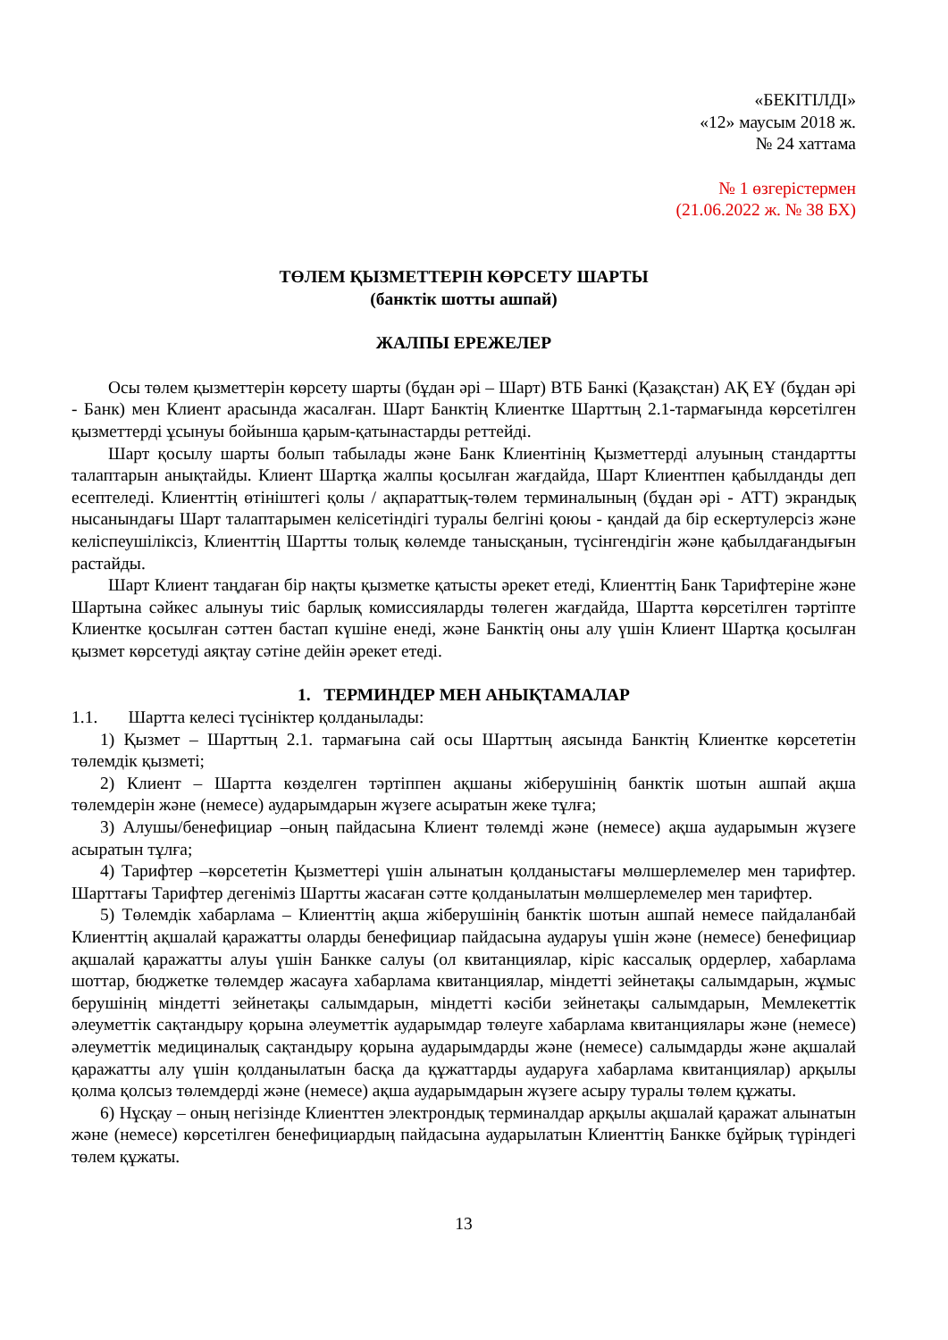«БЕКІТІЛДІ»
«12» маусым 2018 ж.
№ 24 хаттама
№ 1 өзгерістермен
(21.06.2022 ж. № 38 БХ)
ТӨЛЕМ ҚЫЗМЕТТЕРІН КӨРСЕТУ ШАРТЫ
(банктік шотты ашпай)
ЖАЛПЫ ЕРЕЖЕЛЕР
Осы төлем қызметтерін көрсету шарты (бұдан әрі – Шарт) ВТБ Банкі (Қазақстан) АҚ ЕҰ (бұдан әрі - Банк) мен Клиент арасында жасалған. Шарт Банктің Клиентке Шарттың 2.1-тармағында көрсетілген қызметтерді ұсынуы бойынша қарым-қатынастарды реттейді.
Шарт қосылу шарты болып табылады және Банк Клиентінің Қызметтерді алуының стандартты талаптарын анықтайды. Клиент Шартқа жалпы қосылған жағдайда, Шарт Клиентпен қабылданды деп есептеледі. Клиенттің өтініштегі қолы / ақпараттық-төлем терминалының (бұдан әрі - АТТ) экрандық нысанындағы Шарт талаптарымен келісетіндігі туралы белгіні қоюы - қандай да бір ескертулерсіз және келіспеушіліксіз, Клиенттің Шартты толық көлемде танысқанын, түсінгендігін және қабылдағандығын растайды.
Шарт Клиент таңдаған бір нақты қызметке қатысты әрекет етеді, Клиенттің Банк Тарифтеріне және Шартына сәйкес алынуы тиіс барлық комиссияларды төлеген жағдайда, Шартта көрсетілген тәртіпте Клиентке қосылған сәттен бастап күшіне енеді, және Банктің оны алу үшін Клиент Шартқа қосылған қызмет көрсетуді аяқтау сәтіне дейін әрекет етеді.
1. ТЕРМИНДЕР МЕН АНЫҚТАМАЛАР
1.1. Шартта келесі түсініктер қолданылады:
1) Қызмет – Шарттың 2.1. тармағына сай осы Шарттың аясында Банктің Клиентке көрсететін төлемдік қызметі;
2) Клиент – Шартта көзделген тәртіппен ақшаны жіберушінің банктік шотын ашпай ақша төлемдерін және (немесе) аударымдарын жүзеге асыратын жеке тұлға;
3) Алушы/бенефициар –оның пайдасына Клиент төлемді және (немесе) ақша аударымын жүзеге асыратын тұлға;
4) Тарифтер –көрсететін Қызметтері үшін алынатын қолданыстағы мөлшерлемелер мен тарифтер. Шарттағы Тарифтер дегеніміз Шартты жасаған сәтте қолданылатын мөлшерлемелер мен тарифтер.
5) Төлемдік хабарлама – Клиенттің ақша жіберушінің банктік шотын ашпай немесе пайдаланбай Клиенттің ақшалай қаражатты оларды бенефициар пайдасына аударуы үшін және (немесе) бенефициар ақшалай қаражатты алуы үшін Банкке салуы (ол квитанциялар, кіріс кассалық ордерлер, хабарлама шоттар, бюджетке төлемдер жасауға хабарлама квитанциялар, міндетті зейнетақы салымдарын, жұмыс берушінің міндетті зейнетақы салымдарын, міндетті кәсіби зейнетақы салымдарын, Мемлекеттік әлеуметтік сақтандыру қорына әлеуметтік аударымдар төлеуге хабарлама квитанциялары және (немесе) әлеуметтік медициналық сақтандыру қорына аударымдарды және (немесе) салымдарды және ақшалай қаражатты алу үшін қолданылатын басқа да құжаттарды аударуға хабарлама квитанциялар) арқылы қолма қолсыз төлемдерді және (немесе) ақша аударымдарын жүзеге асыру туралы төлем құжаты.
6) Нұсқау – оның негізінде Клиенттен электрондық терминалдар арқылы ақшалай қаражат алынатын және (немесе) көрсетілген бенефициардың пайдасына аударылатын Клиенттің Банкке бұйрық түріндегі төлем құжаты.
13